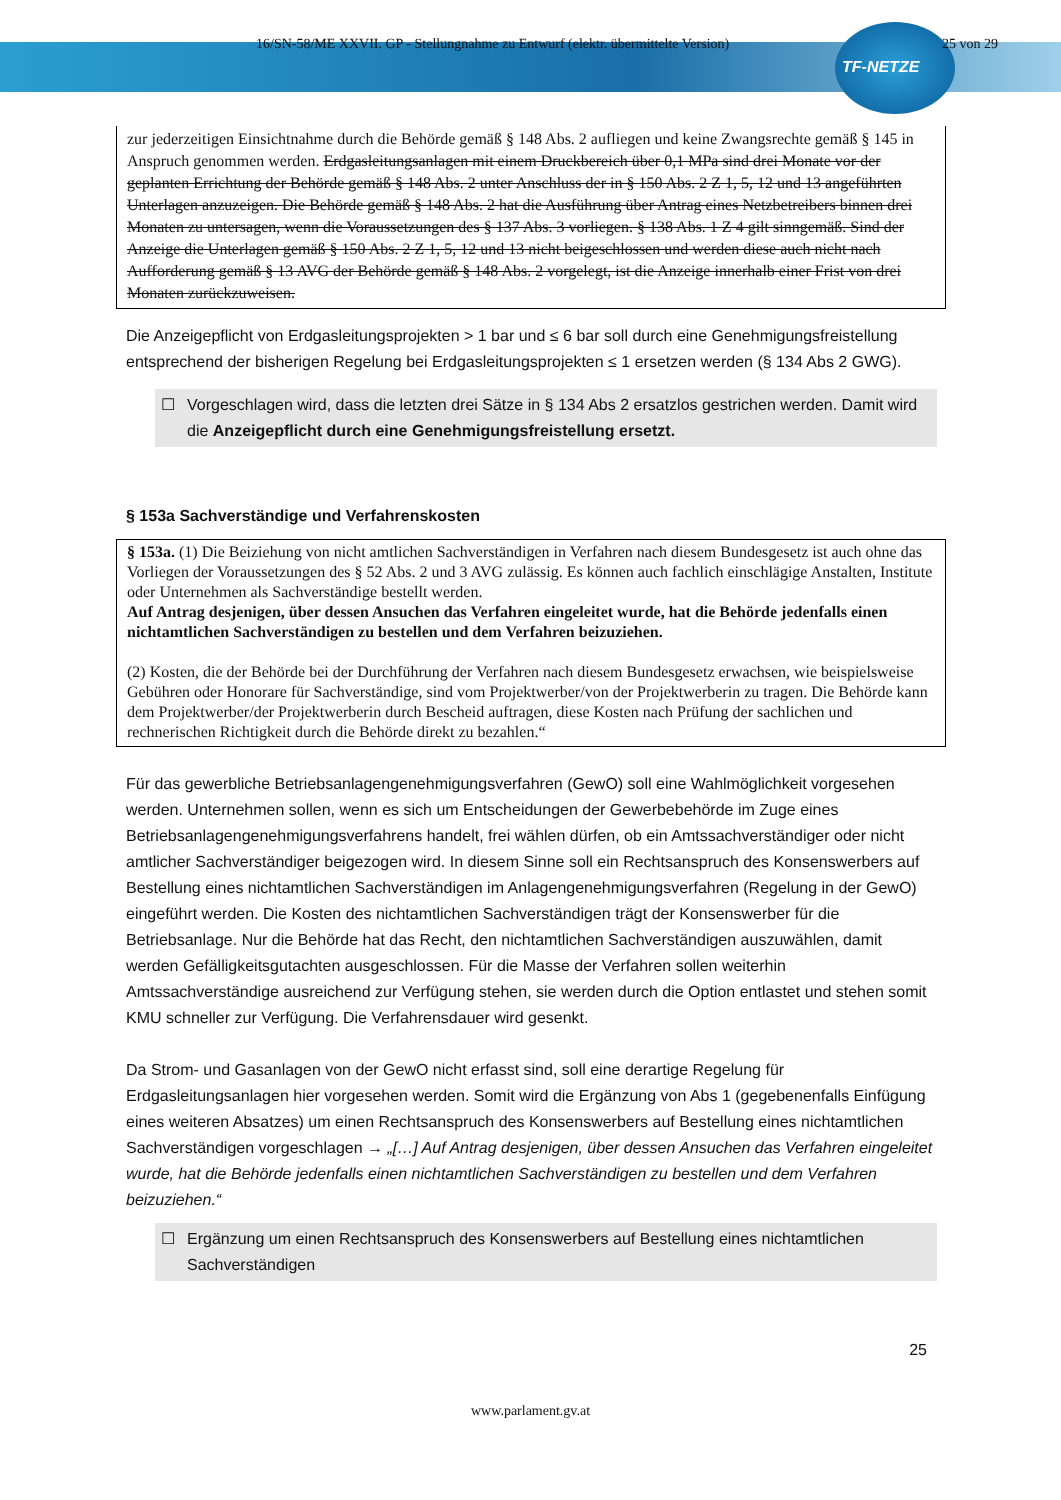16/SN-58/ME XXVII. GP - Stellungnahme zu Entwurf (elektr. übermittelte Version) 25 von 29
TF-NETZE
zur jederzeitigen Einsichtnahme durch die Behörde gemäß § 148 Abs. 2 aufliegen und keine Zwangsrechte gemäß § 145 in Anspruch genommen werden. Erdgasleitungsanlagen mit einem Druckbereich über 0,1 MPa sind drei Monate vor der geplanten Errichtung der Behörde gemäß § 148 Abs. 2 unter Anschluss der in § 150 Abs. 2 Z 1, 5, 12 und 13 angeführten Unterlagen anzuzeigen. Die Behörde gemäß § 148 Abs. 2 hat die Ausführung über Antrag eines Netzbetreibers binnen drei Monaten zu untersagen, wenn die Voraussetzungen des § 137 Abs. 3 vorliegen. § 138 Abs. 1 Z 4 gilt sinngemäß. Sind der Anzeige die Unterlagen gemäß § 150 Abs. 2 Z 1, 5, 12 und 13 nicht beigeschlossen und werden diese auch nicht nach Aufforderung gemäß § 13 AVG der Behörde gemäß § 148 Abs. 2 vorgelegt, ist die Anzeige innerhalb einer Frist von drei Monaten zurückzuweisen.
Die Anzeigepflicht von Erdgasleitungsprojekten > 1 bar und ≤ 6 bar soll durch eine Genehmigungsfreistellung entsprechend der bisherigen Regelung bei Erdgasleitungsprojekten ≤ 1 ersetzen werden (§ 134 Abs 2 GWG).
☐ Vorgeschlagen wird, dass die letzten drei Sätze in § 134 Abs 2 ersatzlos gestrichen werden. Damit wird die Anzeigepflicht durch eine Genehmigungsfreistellung ersetzt.
§ 153a Sachverständige und Verfahrenskosten
§ 153a. (1) Die Beiziehung von nicht amtlichen Sachverständigen in Verfahren nach diesem Bundesgesetz ist auch ohne das Vorliegen der Voraussetzungen des § 52 Abs. 2 und 3 AVG zulässig. Es können auch fachlich einschlägige Anstalten, Institute oder Unternehmen als Sachverständige bestellt werden.
Auf Antrag desjenigen, über dessen Ansuchen das Verfahren eingeleitet wurde, hat die Behörde jedenfalls einen nichtamtlichen Sachverständigen zu bestellen und dem Verfahren beizuziehen.
(2) Kosten, die der Behörde bei der Durchführung der Verfahren nach diesem Bundesgesetz erwachsen, wie beispielsweise Gebühren oder Honorare für Sachverständige, sind vom Projektwerber/von der Projektwerberin zu tragen. Die Behörde kann dem Projektwerber/der Projektwerberin durch Bescheid auftragen, diese Kosten nach Prüfung der sachlichen und rechnerischen Richtigkeit durch die Behörde direkt zu bezahlen.“
Für das gewerbliche Betriebsanlagengenehmigungsverfahren (GewO) soll eine Wahlmöglichkeit vorgesehen werden. Unternehmen sollen, wenn es sich um Entscheidungen der Gewerbebehörde im Zuge eines Betriebsanlagengenehmigungsverfahrens handelt, frei wählen dürfen, ob ein Amtssachverständiger oder nicht amtlicher Sachverständiger beigezogen wird. In diesem Sinne soll ein Rechtsanspruch des Konsenswerbers auf Bestellung eines nichtamtlichen Sachverständigen im Anlagengenehmigungsverfahren (Regelung in der GewO) eingeführt werden. Die Kosten des nichtamtlichen Sachverständigen trägt der Konsenswerber für die Betriebsanlage. Nur die Behörde hat das Recht, den nichtamtlichen Sachverständigen auszuwählen, damit werden Gefälligkeitsgutachten ausgeschlossen. Für die Masse der Verfahren sollen weiterhin Amtssachverständige ausreichend zur Verfügung stehen, sie werden durch die Option entlastet und stehen somit KMU schneller zur Verfügung. Die Verfahrensdauer wird gesenkt.
Da Strom- und Gasanlagen von der GewO nicht erfasst sind, soll eine derartige Regelung für Erdgasleitungsanlagen hier vorgesehen werden. Somit wird die Ergänzung von Abs 1 (gegebenenfalls Einfügung eines weiteren Absatzes) um einen Rechtsanspruch des Konsenswerbers auf Bestellung eines nichtamtlichen Sachverständigen vorgeschlagen → „[…] Auf Antrag desjenigen, über dessen Ansuchen das Verfahren eingeleitet wurde, hat die Behörde jedenfalls einen nichtamtlichen Sachverständigen zu bestellen und dem Verfahren beizuziehen.“
☐ Ergänzung um einen Rechtsanspruch des Konsenswerbers auf Bestellung eines nichtamtlichen Sachverständigen
25
www.parlament.gv.at